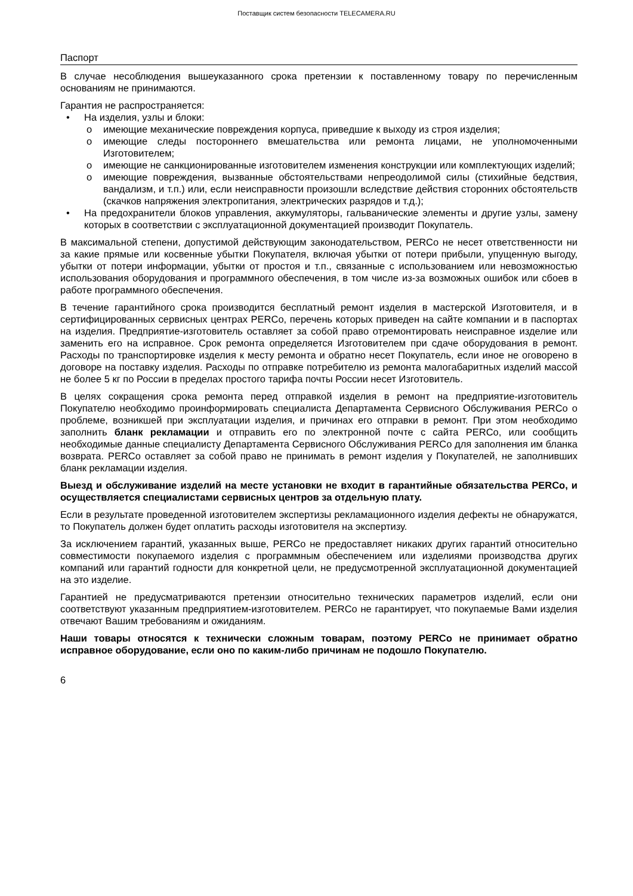Поставщик систем безопасности TELECAMERA.RU
Паспорт
В случае несоблюдения вышеуказанного срока претензии к поставленному товару по перечисленным основаниям не принимаются.
Гарантия не распространяется:
• На изделия, узлы и блоки:
o имеющие механические повреждения корпуса, приведшие к выходу из строя изделия;
o имеющие следы постороннего вмешательства или ремонта лицами, не уполномоченными Изготовителем;
o имеющие не санкционированные изготовителем изменения конструкции или комплектующих изделий;
o имеющие повреждения, вызванные обстоятельствами непреодолимой силы (стихийные бедствия, вандализм, и т.п.) или, если неисправности произошли вследствие действия сторонних обстоятельств (скачков напряжения электропитания, электрических разрядов и т.д.);
• На предохранители блоков управления, аккумуляторы, гальванические элементы и другие узлы, замену которых в соответствии с эксплуатационной документацией производит Покупатель.
В максимальной степени, допустимой действующим законодательством, PERCo не несет ответственности ни за какие прямые или косвенные убытки Покупателя, включая убытки от потери прибыли, упущенную выгоду, убытки от потери информации, убытки от простоя и т.п., связанные с использованием или невозможностью использования оборудования и программного обеспечения, в том числе из-за возможных ошибок или сбоев в работе программного обеспечения.
В течение гарантийного срока производится бесплатный ремонт изделия в мастерской Изготовителя, и в сертифицированных сервисных центрах PERCo, перечень которых приведен на сайте компании и в паспортах на изделия. Предприятие-изготовитель оставляет за собой право отремонтировать неисправное изделие или заменить его на исправное. Срок ремонта определяется Изготовителем при сдаче оборудования в ремонт. Расходы по транспортировке изделия к месту ремонта и обратно несет Покупатель, если иное не оговорено в договоре на поставку изделия. Расходы по отправке потребителю из ремонта малогабаритных изделий массой не более 5 кг по России в пределах простого тарифа почты России несет Изготовитель.
В целях сокращения срока ремонта перед отправкой изделия в ремонт на предприятие-изготовитель Покупателю необходимо проинформировать специалиста Департамента Сервисного Обслуживания PERCo о проблеме, возникшей при эксплуатации изделия, и причинах его отправки в ремонт. При этом необходимо заполнить бланк рекламации и отправить его по электронной почте с сайта PERCo, или сообщить необходимые данные специалисту Департамента Сервисного Обслуживания PERCo для заполнения им бланка возврата. PERCo оставляет за собой право не принимать в ремонт изделия у Покупателей, не заполнивших бланк рекламации изделия.
Выезд и обслуживание изделий на месте установки не входит в гарантийные обязательства PERCo, и осуществляется специалистами сервисных центров за отдельную плату.
Если в результате проведенной изготовителем экспертизы рекламационного изделия дефекты не обнаружатся, то Покупатель должен будет оплатить расходы изготовителя на экспертизу.
За исключением гарантий, указанных выше, PERCo не предоставляет никаких других гарантий относительно совместимости покупаемого изделия с программным обеспечением или изделиями производства других компаний или гарантий годности для конкретной цели, не предусмотренной эксплуатационной документацией на это изделие.
Гарантией не предусматриваются претензии относительно технических параметров изделий, если они соответствуют указанным предприятием-изготовителем. PERCo не гарантирует, что покупаемые Вами изделия отвечают Вашим требованиям и ожиданиям.
Наши товары относятся к технически сложным товарам, поэтому PERCo не принимает обратно исправное оборудование, если оно по каким-либо причинам не подошло Покупателю.
6